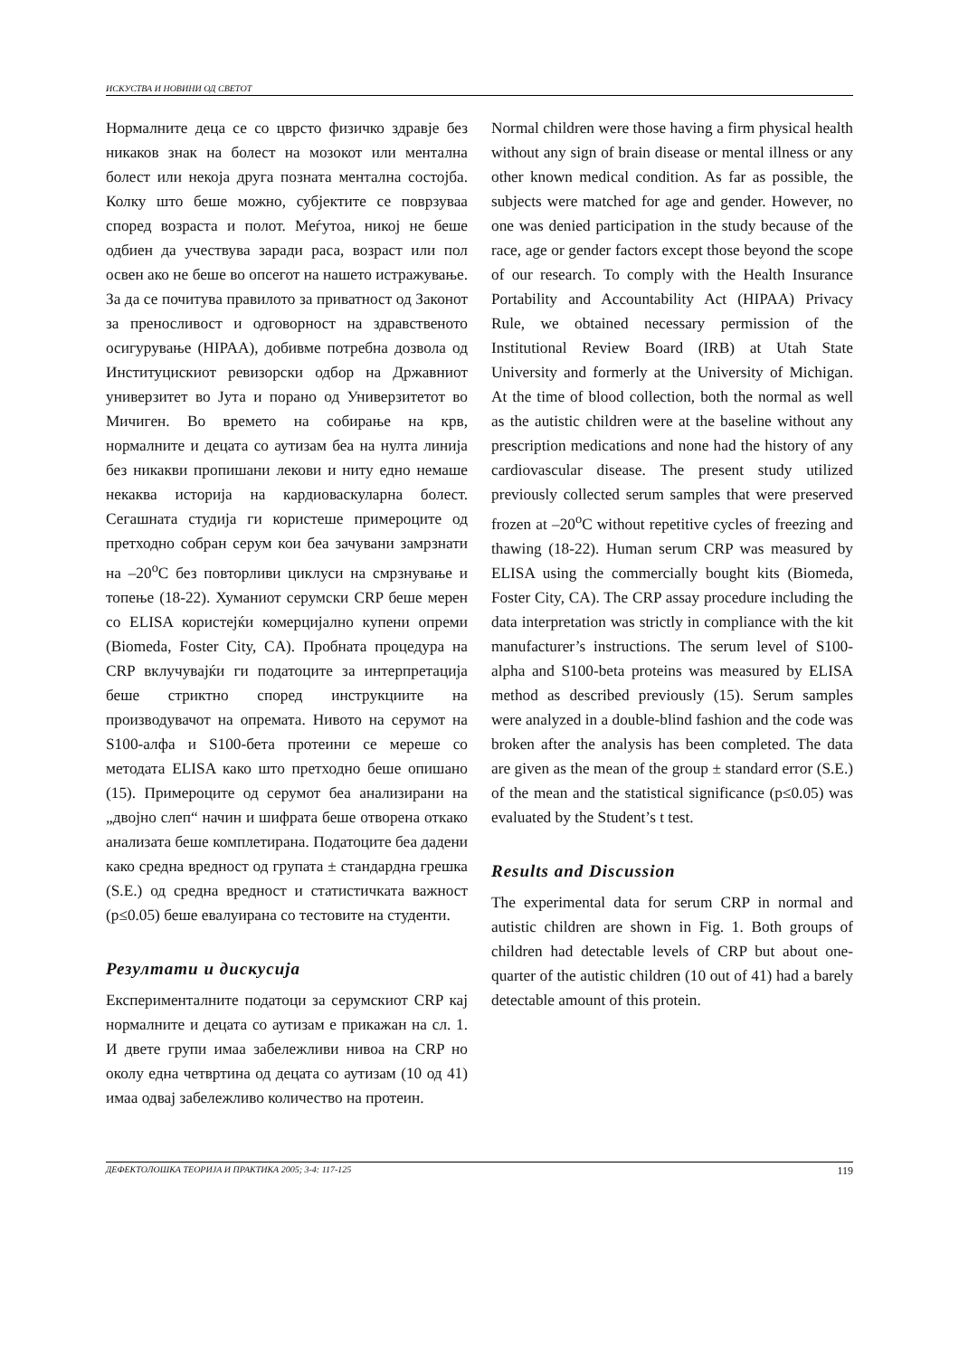ИСКУСТВА И НОВИНИ ОД СВЕТОТ
Нормалните деца се со цврсто физичко здравје без никаков знак на болест на мозокот или ментална болест или некоја друга позната ментална состојба. Колку што беше можно, субјектите се поврзуваа според возраста и полот. Меѓутоа, никој не беше одбиен да учествува заради раса, возраст или пол освен ако не беше во опсегот на нашето истражување. За да се почитува правилото за приватност од Законот за преносливост и одговорност на здравственото осигурување (HIPAA), добивме потребна дозвола од Институцискиот ревизорски одбор на Државниот универзитет во Јута и порано од Универзитетот во Мичиген. Во времето на собирање на крв, нормалните и децата со аутизам беа на нулта линија без никакви пропишани лекови и ниту едно немаше некаква историја на кардиоваскуларна болест. Сегашната студија ги користеше примероците од претходно собран серум кои беа зачувани замрзнати на –20<sup>o</sup>C без повторливи циклуси на смрзнување и топење (18-22). Хуманиот серумски CRP беше мерен со ELISA користејќи комерцијално купени опреми (Biomeda, Foster City, CA). Пробната процедура на CRP вклучувајќи ги податоците за интерпретација беше стриктно според инструкциите на производувачот на опремата. Нивото на серумот на S100-алфа и S100-бета протеини се мереше со методата ELISA како што претходно беше опишано (15). Примероците од серумот беа анализирани на „двојно слеп“ начин и шифрата беше отворена откако анализата беше комплетирана. Податоците беа дадени како средна вредност од групата ± стандардна грешка (S.E.) од средна вредност и статистичката важност (p≤0.05) беше евалуирана со тестовите на студенти.
Резултати и дискусија
Експерименталните податоци за серумскиот CRP кај нормалните и децата со аутизам е прикажан на сл. 1. И двете групи имаа забележливи нивоа на CRP но околу една четвртина од децата со аутизам (10 од 41) имаа одвај забележливо количество на протеин.
Normal children were those having a firm physical health without any sign of brain disease or mental illness or any other known medical condition. As far as possible, the subjects were matched for age and gender. However, no one was denied participation in the study because of the race, age or gender factors except those beyond the scope of our research. To comply with the Health Insurance Portability and Accountability Act (HIPAA) Privacy Rule, we obtained necessary permission of the Institutional Review Board (IRB) at Utah State University and formerly at the University of Michigan. At the time of blood collection, both the normal as well as the autistic children were at the baseline without any prescription medications and none had the history of any cardiovascular disease. The present study utilized previously collected serum samples that were preserved frozen at –20<sup>o</sup>C without repetitive cycles of freezing and thawing (18-22). Human serum CRP was measured by ELISA using the commercially bought kits (Biomeda, Foster City, CA). The CRP assay procedure including the data interpretation was strictly in compliance with the kit manufacturer’s instructions. The serum level of S100-alpha and S100-beta proteins was measured by ELISA method as described previously (15). Serum samples were analyzed in a double-blind fashion and the code was broken after the analysis has been completed. The data are given as the mean of the group ± standard error (S.E.) of the mean and the statistical significance (p≤0.05) was evaluated by the Student’s t test.
Results and Discussion
The experimental data for serum CRP in normal and autistic children are shown in Fig. 1. Both groups of children had detectable levels of CRP but about one-quarter of the autistic children (10 out of 41) had a barely detectable amount of this protein.
ДЕФЕКТОЛОШКА ТЕОРИЈА И ПРАКТИКА 2005; 3-4: 117-125 119